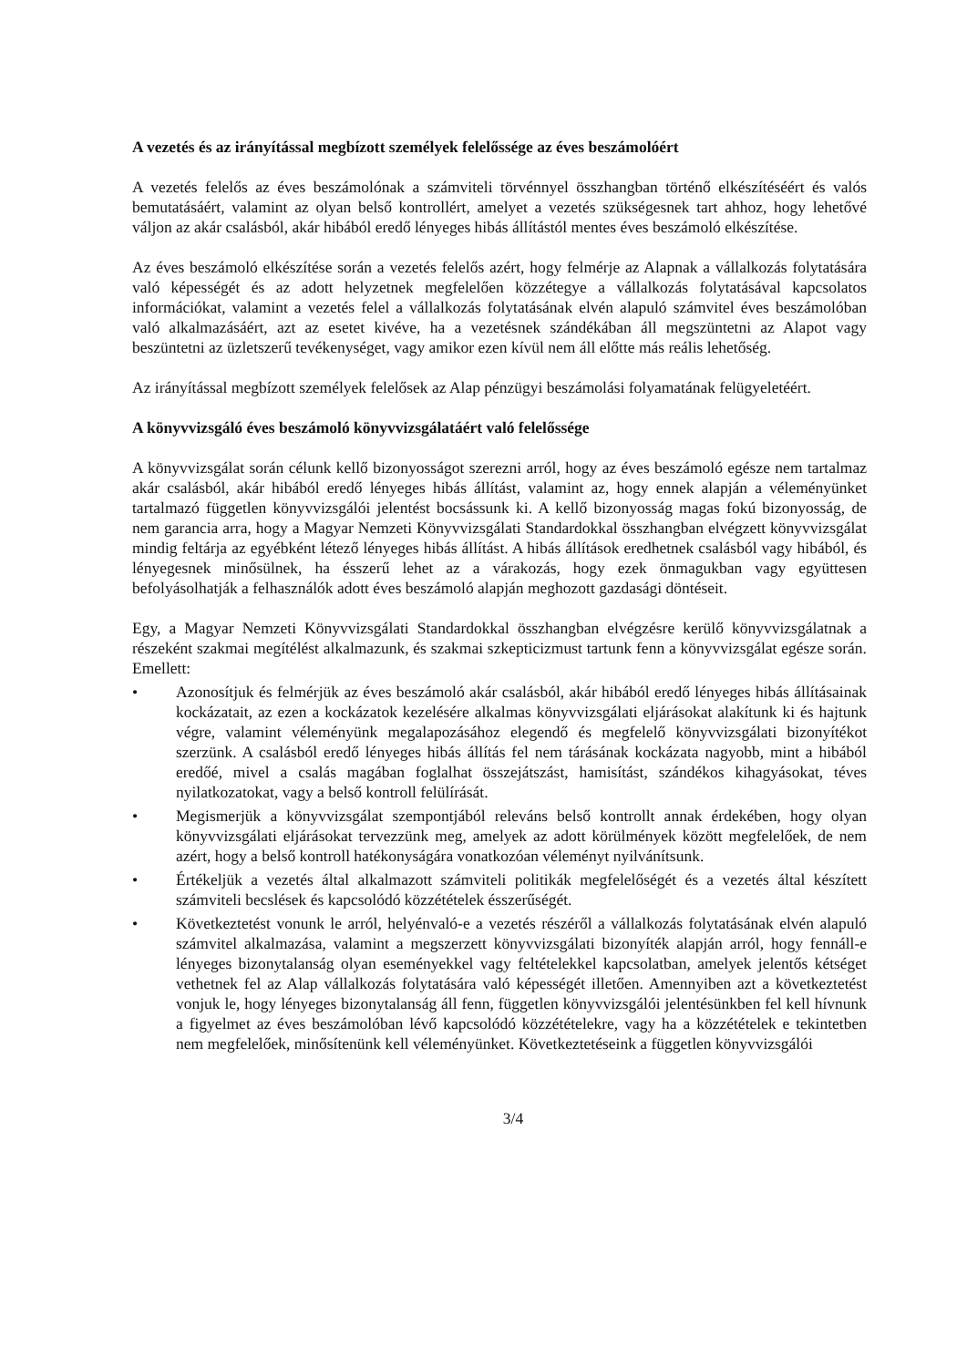A vezetés és az irányítással megbízott személyek felelőssége az éves beszámolóért
A vezetés felelős az éves beszámolónak a számviteli törvénnyel összhangban történő elkészítéséért és valós bemutatásáért, valamint az olyan belső kontrollért, amelyet a vezetés szükségesnek tart ahhoz, hogy lehetővé váljon az akár csalásból, akár hibából eredő lényeges hibás állítástól mentes éves beszámoló elkészítése.
Az éves beszámoló elkészítése során a vezetés felelős azért, hogy felmérje az Alapnak a vállalkozás folytatására való képességét és az adott helyzetnek megfelelően közzétegye a vállalkozás folytatásával kapcsolatos információkat, valamint a vezetés felel a vállalkozás folytatásának elvén alapuló számvitel éves beszámolóban való alkalmazásáért, azt az esetet kivéve, ha a vezetésnek szándékában áll megszüntetni az Alapot vagy beszüntetni az üzletszerű tevékenységet, vagy amikor ezen kívül nem áll előtte más reális lehetőség.
Az irányítással megbízott személyek felelősek az Alap pénzügyi beszámolási folyamatának felügyeletéért.
A könyvvizsgáló éves beszámoló könyvvizsgálatáért való felelőssége
A könyvvizsgálat során célunk kellő bizonyosságot szerezni arról, hogy az éves beszámoló egésze nem tartalmaz akár csalásból, akár hibából eredő lényeges hibás állítást, valamint az, hogy ennek alapján a véleményünket tartalmazó független könyvvizsgálói jelentést bocsássunk ki. A kellő bizonyosság magas fokú bizonyosság, de nem garancia arra, hogy a Magyar Nemzeti Könyvvizsgálati Standardokkal összhangban elvégzett könyvvizsgálat mindig feltárja az egyébként létező lényeges hibás állítást. A hibás állítások eredhetnek csalásból vagy hibából, és lényegesnek minősülnek, ha ésszerű lehet az a várakozás, hogy ezek önmagukban vagy együttesen befolyásolhatják a felhasználók adott éves beszámoló alapján meghozott gazdasági döntéseit.
Egy, a Magyar Nemzeti Könyvvizsgálati Standardokkal összhangban elvégzésre kerülő könyvvizsgálatnak a részeként szakmai megítélést alkalmazunk, és szakmai szkepticizmust tartunk fenn a könyvvizsgálat egésze során. Emellett:
• Azonosítjuk és felmérjük az éves beszámoló akár csalásból, akár hibából eredő lényeges hibás állításainak kockázatait, az ezen a kockázatok kezelésére alkalmas könyvvizsgálati eljárásokat alakítunk ki és hajtunk végre, valamint véleményünk megalapozásához elegendő és megfelelő könyvvizsgálati bizonyítékot szerzünk. A csalásból eredő lényeges hibás állítás fel nem tárásának kockázata nagyobb, mint a hibából eredőé, mivel a csalás magában foglalhat összejátszást, hamisítást, szándékos kihagyásokat, téves nyilatkozatokat, vagy a belső kontroll felülírását.
• Megismerjük a könyvvizsgálat szempontjából releváns belső kontrollt annak érdekében, hogy olyan könyvvizsgálati eljárásokat tervezzünk meg, amelyek az adott körülmények között megfelelőek, de nem azért, hogy a belső kontroll hatékonyságára vonatkozóan véleményt nyilvánítsunk.
• Értékeljük a vezetés által alkalmazott számviteli politikák megfelelőségét és a vezetés által készített számviteli becslések és kapcsolódó közzétételek ésszerűségét.
• Következtetést vonunk le arról, helyénvaló-e a vezetés részéről a vállalkozás folytatásának elvén alapuló számvitel alkalmazása, valamint a megszerzett könyvvizsgálati bizonyíték alapján arról, hogy fennáll-e lényeges bizonytalanság olyan eseményekkel vagy feltételekkel kapcsolatban, amelyek jelentős kétséget vethetnek fel az Alap vállalkozás folytatására való képességét illetően. Amennyiben azt a következtetést vonjuk le, hogy lényeges bizonytalanság áll fenn, független könyvvizsgálói jelentésünkben fel kell hívnunk a figyelmet az éves beszámolóban lévő kapcsolódó közzétételekre, vagy ha a közzétételek e tekintetben nem megfelelőek, minősítenünk kell véleményünket. Következtetéseink a független könyvvizsgálói
3/4